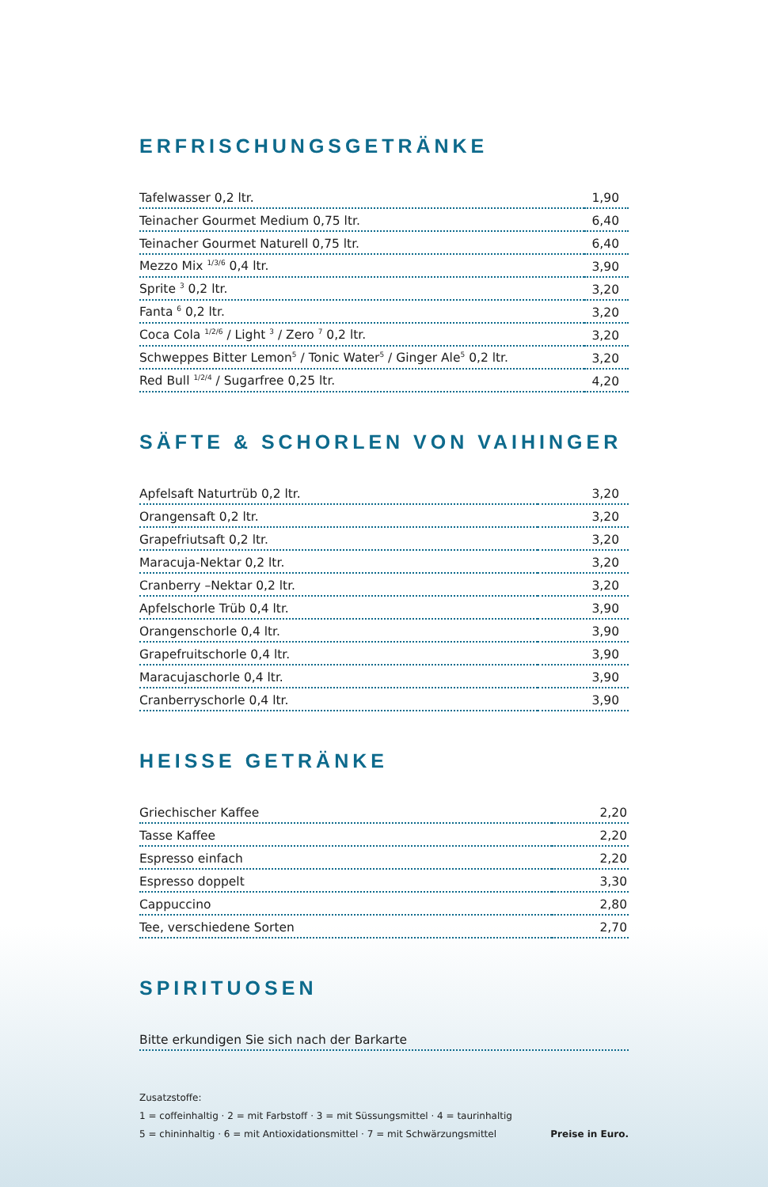ERFRISCHUNGSGETRÄNKE
| Tafelwasser 0,2 ltr. | 1,90 |
| Teinacher Gourmet Medium 0,75 ltr. | 6,40 |
| Teinacher Gourmet Naturell 0,75 ltr. | 6,40 |
| Mezzo Mix <sup>1/3/6</sup> 0,4 ltr. | 3,90 |
| Sprite <sup>3</sup> 0,2 ltr. | 3,20 |
| Fanta <sup>6</sup> 0,2 ltr. | 3,20 |
| Coca Cola <sup>1/2/6</sup> / Light <sup>3</sup> / Zero <sup>7</sup> 0,2 ltr. | 3,20 |
| Schweppes Bitter Lemon<sup>5</sup> / Tonic Water<sup>5</sup> / Ginger Ale<sup>5</sup> 0,2 ltr. | 3,20 |
| Red Bull <sup>1/2/4</sup> / Sugarfree 0,25 ltr. | 4,20 |
SÄFTE & SCHORLEN VON VAIHINGER
| Apfelsaft Naturtrüb 0,2 ltr. | 3,20 |
| Orangensaft 0,2 ltr. | 3,20 |
| Grapefriutsaft 0,2 ltr. | 3,20 |
| Maracuja-Nektar 0,2 ltr. | 3,20 |
| Cranberry –Nektar 0,2 ltr. | 3,20 |
| Apfelschorle Trüb 0,4 ltr. | 3,90 |
| Orangenschorle 0,4 ltr. | 3,90 |
| Grapefruitschorle 0,4 ltr. | 3,90 |
| Maracujaschorle 0,4 ltr. | 3,90 |
| Cranberryschorle 0,4 ltr. | 3,90 |
HEISSE GETRÄNKE
| Griechischer Kaffee | 2,20 |
| Tasse Kaffee | 2,20 |
| Espresso einfach | 2,20 |
| Espresso doppelt | 3,30 |
| Cappuccino | 2,80 |
| Tee, verschiedene Sorten | 2,70 |
SPIRITUOSEN
| Bitte erkundigen Sie sich nach der Barkarte |
Zusatzstoffe:
1 = coffeinhaltig · 2 = mit Farbstoff · 3 = mit Süssungsmittel · 4 = taurinhaltig
5 = chininhaltig · 6 = mit Antioxidationsmittel · 7 = mit Schwärzungsmittel
Preise in Euro.